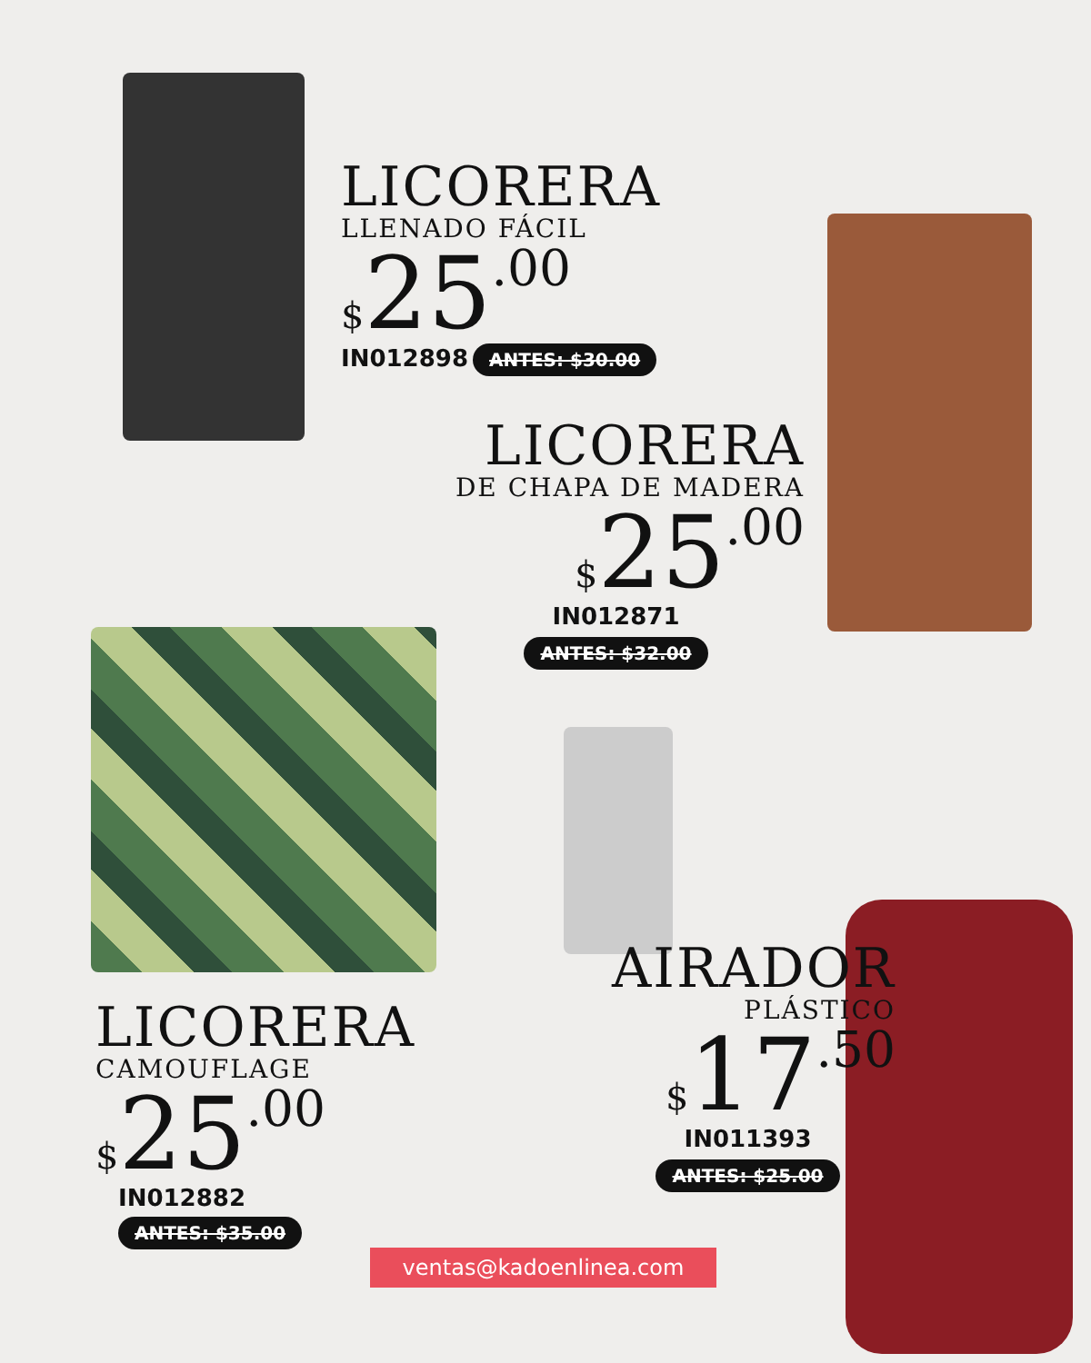LICORERA
LLENADO FÁCIL
$25<sup>.00</sup>
IN012898 ANTES: $30.00
LICORERA
DE CHAPA DE MADERA
$25<sup>.00</sup>
IN012871
ANTES: $32.00
LICORERA
CAMOUFLAGE
$25<sup>.00</sup>
IN012882
ANTES: $35.00
AIRADOR
PLÁSTICO
$17<sup>.50</sup>
IN011393
ANTES: $25.00
ventas@kadoenlinea.com